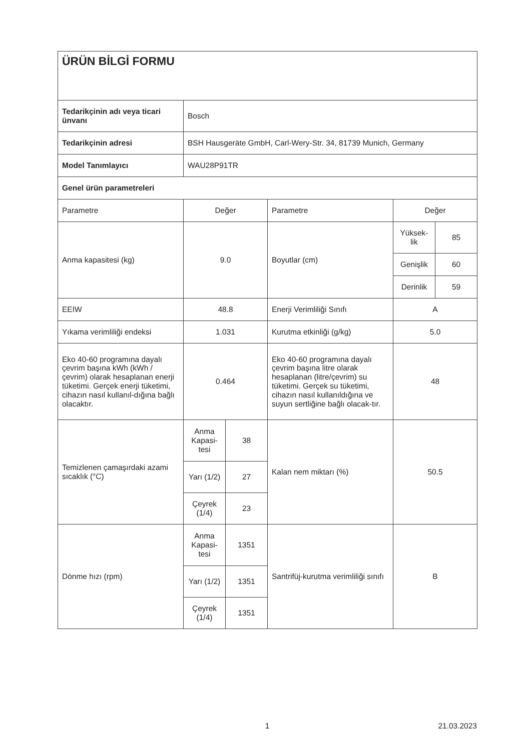| ÜRÜN BİLGİ FORMU | | | | | |
| Tedarikçinin adı veya ticari ünvanı | Bosch | | | | |
| Tedarikçinin adresi | BSH Hausgeräte GmbH, Carl-Wery-Str. 34, 81739 Munich, Germany | | | | |
| Model Tanımlayıcı | WAU28P91TR | | | | |
| Genel ürün parametreleri | | | | | |
| Parametre | Değer | | Parametre | Değer | |
| Anma kapasitesi (kg) | 9.0 | | Boyutlar (cm) | Yüksek-lik | 85 |
| | | | | Genişlik | 60 |
| | | | | Derinlik | 59 |
| EEIW | 48.8 | | Enerji Verimliliği Sınıfı | A | |
| Yıkama verimliliği endeksi | 1.031 | | Kurutma etkinliği (g/kg) | 5.0 | |
| Eko 40-60 programına dayalı çevrim başına kWh (kWh / çevrim) olarak hesaplanan enerji tüketimi. Gerçek enerji tüketimi, cihazın nasıl kullanıl-dığına bağlı olacaktır. | 0.464 | | Eko 40-60 programına dayalı çevrim başına litre olarak hesaplanan (litre/çevrim) su tüketimi. Gerçek su tüketimi, cihazın nasıl kullanıldığına ve suyun sertliğine bağlı olacak-tır. | 48 | |
| Temizlenen çamaşırdaki azami sıcaklık (°C) | Anma Kapasi-tesi | 38 | Kalan nem miktarı (%) | 50.5 | |
| | Yarı (1/2) | 27 | | | |
| | Çeyrek (1/4) | 23 | | | |
| Dönme hızı (rpm) | Anma Kapasi-tesi | 1351 | Santrifüj-kurutma verimliliği sınıfı | B | |
| | Yarı (1/2) | 1351 | | | |
| | Çeyrek (1/4) | 1351 | | | |
1 21.03.2023